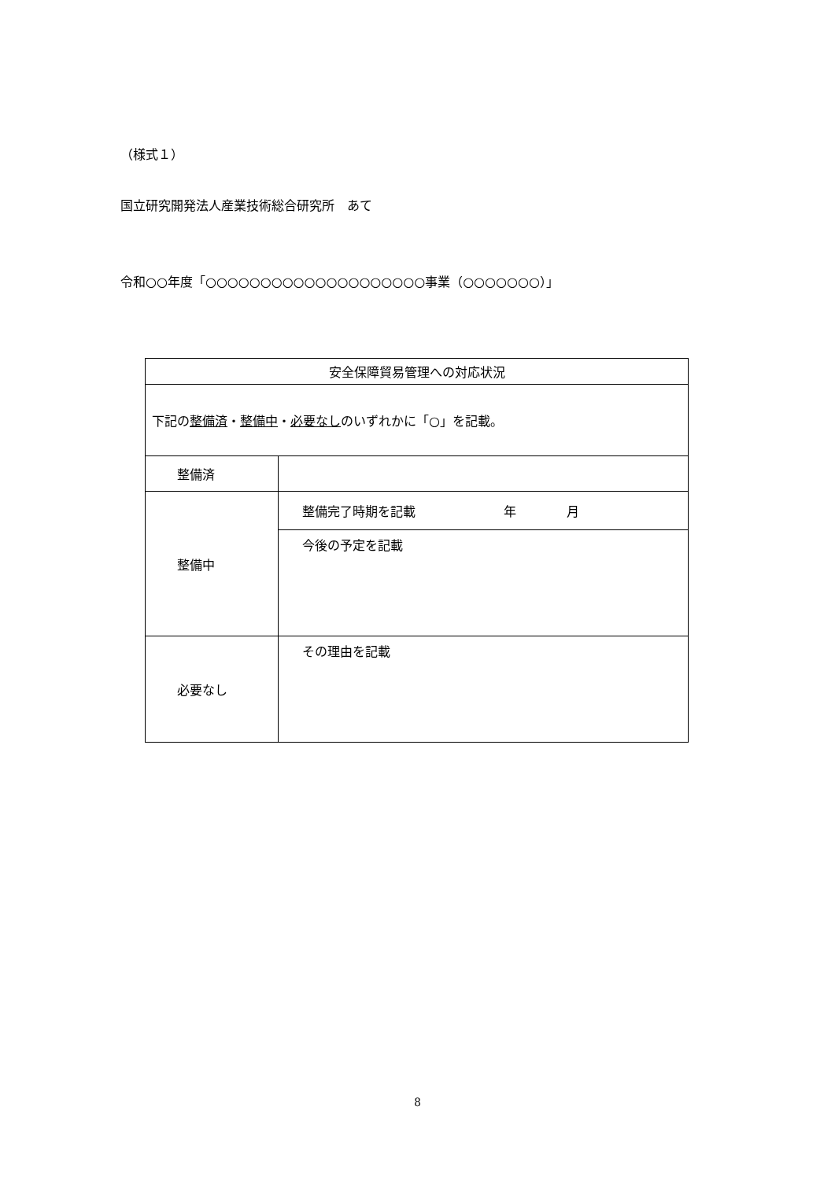（様式１）
国立研究開発法人産業技術総合研究所　あて
令和○○年度「○○○○○○○○○○○○○○○○○○○○事業（○○○○○○○）」
| 安全保障貿易管理への対応状況 | |
| 下記の 整備済 ・ 整備中 ・ 必要なし のいずれかに「○」を記載。 | |
| 整備済 | |
| 整備中 | 整備完了時期を記載 年 月 |
| | 今後の予定を記載 |
| 必要なし | その理由を記載 |
8